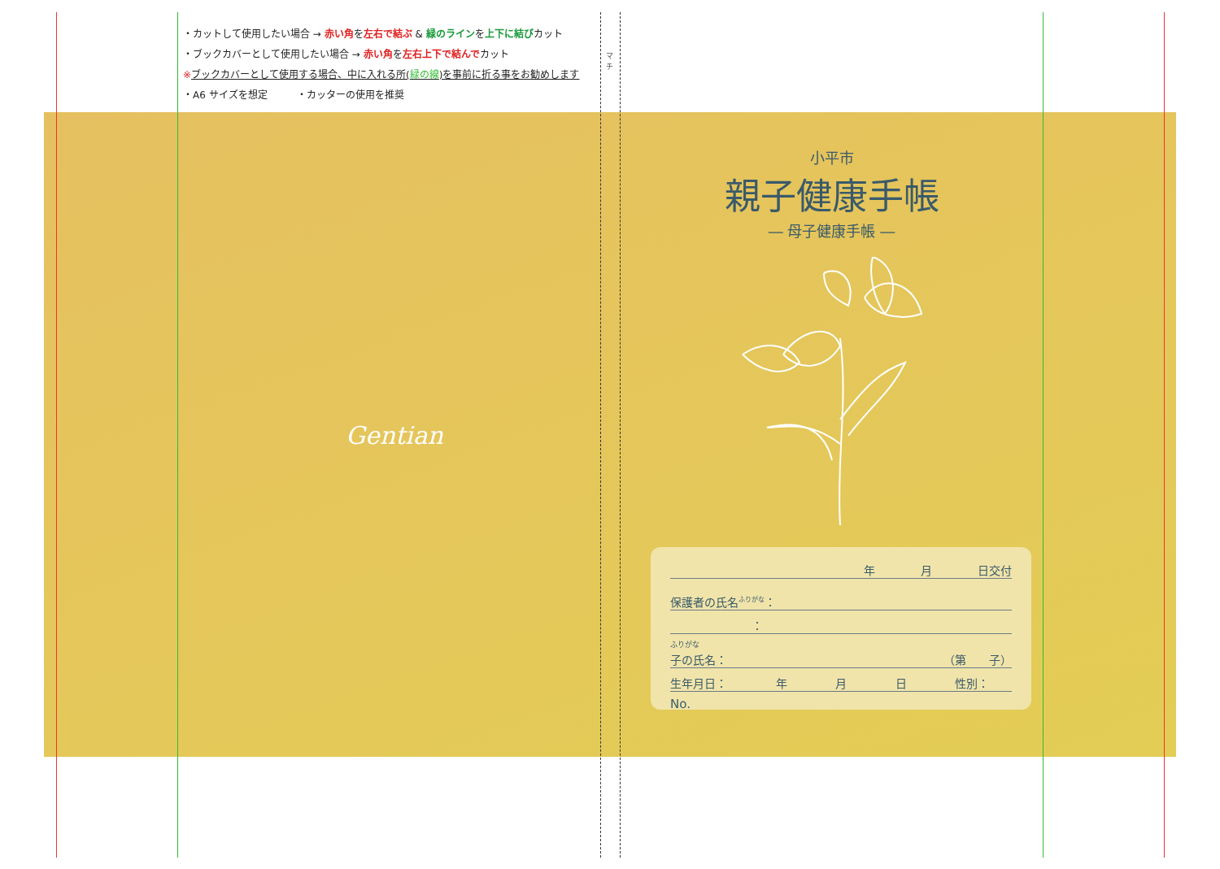・カットして使用したい場合 → 赤い角を左右で結ぶ & 緑のラインを上下に結びカット
・ブックカバーとして使用したい場合 → 赤い角を左右上下で結んでカット
※ブックカバーとして使用する場合、中に入れる所(緑の線)を事前に折る事をお勧めします
・A6 サイズを想定　　　・カッターの使用を推奨
マチ
Gentian
小平市
親子健康手帳
― 母子健康手帳 ―
年　　　　月　　　　日交付
保護者の氏名<sup>ふりがな</sup>：
：
ふりがな
子の氏名： （第　　子）
生年月日： 年 月 日 性別：　　
No.